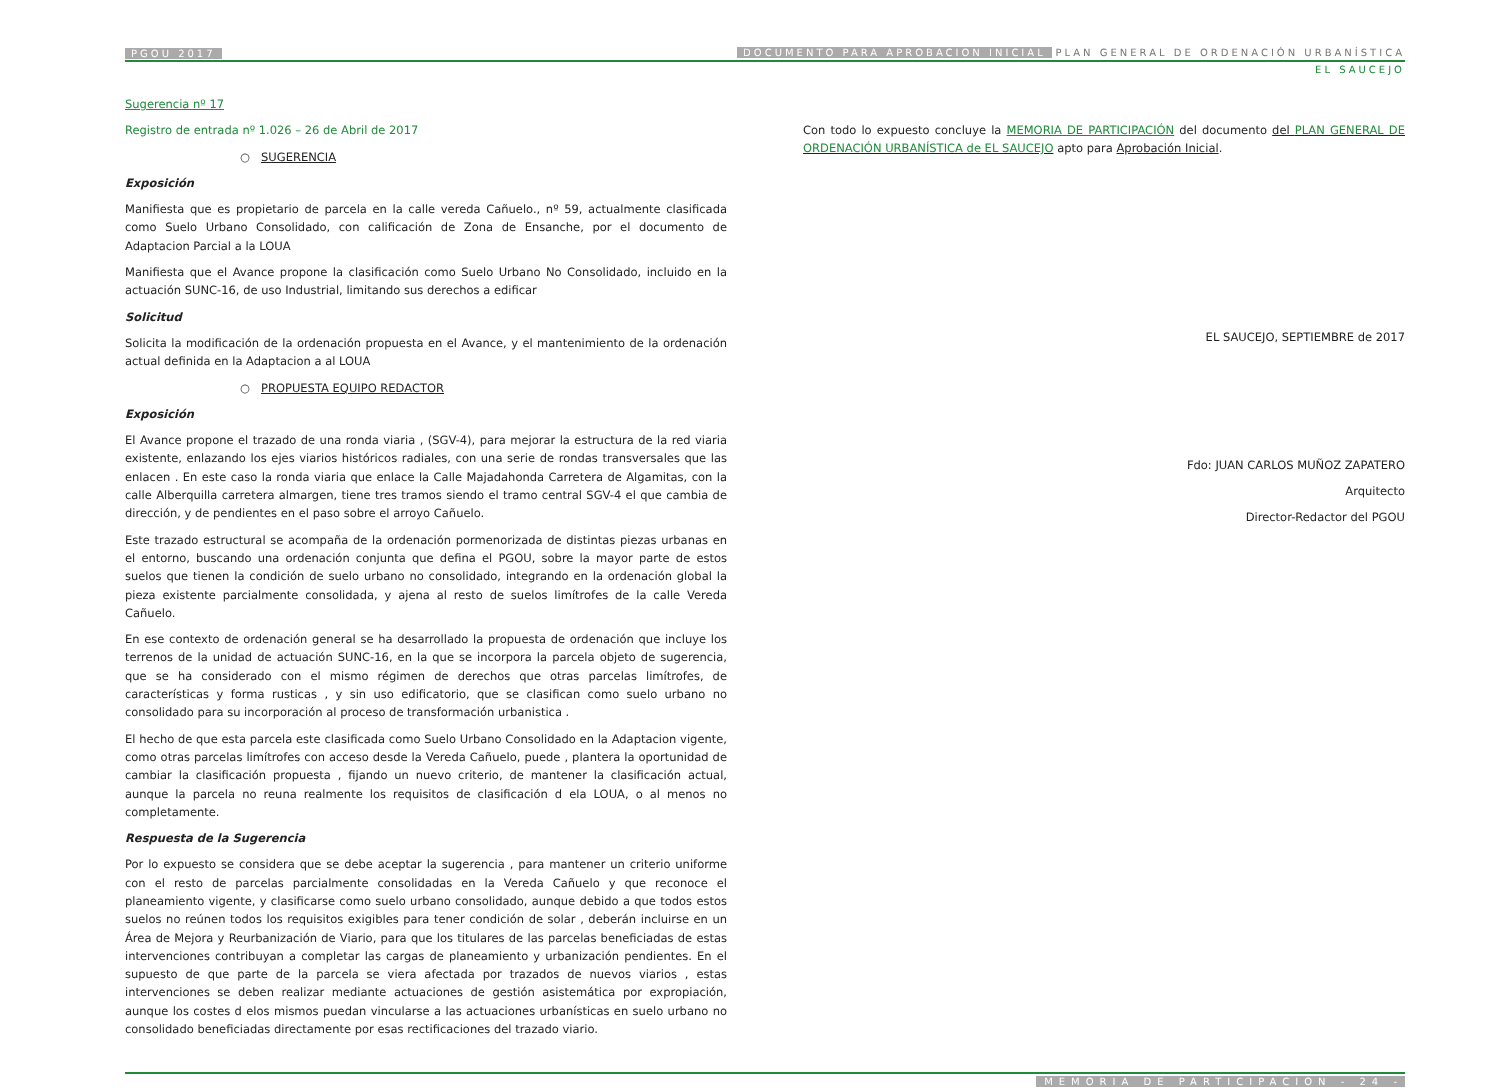PGOU 2017 DOCUMENTO PARA APROBACION INICIAL PLAN GENERAL DE ORDENACIÓN URBANÍSTICA
EL SAUCEJO
Sugerencia nº 17
Registro de entrada nº 1.026 – 26 de Abril de 2017
○ SUGERENCIA
Exposición
Manifiesta que es propietario de parcela en la calle vereda Cañuelo., nº 59, actualmente clasificada como Suelo Urbano Consolidado, con calificación de Zona de Ensanche, por el documento de Adaptacion Parcial a la LOUA
Manifiesta que el Avance propone la clasificación como Suelo Urbano No Consolidado, incluido en la actuación SUNC-16, de uso Industrial, limitando sus derechos a edificar
Solicitud
Solicita la modificación de la ordenación propuesta en el Avance, y el mantenimiento de la ordenación actual definida en la Adaptacion a al LOUA
○ PROPUESTA EQUIPO REDACTOR
Exposición
El Avance propone el trazado de una ronda viaria , (SGV-4), para mejorar la estructura de la red viaria existente, enlazando los ejes viarios históricos radiales, con una serie de rondas transversales que las enlacen . En este caso la ronda viaria que enlace la Calle Majadahonda Carretera de Algamitas, con la calle Alberquilla carretera almargen, tiene tres tramos siendo el tramo central SGV-4 el que cambia de dirección, y de pendientes en el paso sobre el arroyo Cañuelo.
Este trazado estructural se acompaña de la ordenación pormenorizada de distintas piezas urbanas en el entorno, buscando una ordenación conjunta que defina el PGOU, sobre la mayor parte de estos suelos que tienen la condición de suelo urbano no consolidado, integrando en la ordenación global la pieza existente parcialmente consolidada, y ajena al resto de suelos limítrofes de la calle Vereda Cañuelo.
En ese contexto de ordenación general se ha desarrollado la propuesta de ordenación que incluye los terrenos de la unidad de actuación SUNC-16, en la que se incorpora la parcela objeto de sugerencia, que se ha considerado con el mismo régimen de derechos que otras parcelas limítrofes, de características y forma rusticas , y sin uso edificatorio, que se clasifican como suelo urbano no consolidado para su incorporación al proceso de transformación urbanistica .
El hecho de que esta parcela este clasificada como Suelo Urbano Consolidado en la Adaptacion vigente, como otras parcelas limítrofes con acceso desde la Vereda Cañuelo, puede , plantera la oportunidad de cambiar la clasificación propuesta , fijando un nuevo criterio, de mantener la clasificación actual, aunque la parcela no reuna realmente los requisitos de clasificación d ela LOUA, o al menos no completamente.
Respuesta de la Sugerencia
Por lo expuesto se considera que se debe aceptar la sugerencia , para mantener un criterio uniforme con el resto de parcelas parcialmente consolidadas en la Vereda Cañuelo y que reconoce el planeamiento vigente, y clasificarse como suelo urbano consolidado, aunque debido a que todos estos suelos no reúnen todos los requisitos exigibles para tener condición de solar , deberán incluirse en un Área de Mejora y Reurbanización de Viario, para que los titulares de las parcelas beneficiadas de estas intervenciones contribuyan a completar las cargas de planeamiento y urbanización pendientes. En el supuesto de que parte de la parcela se viera afectada por trazados de nuevos viarios , estas intervenciones se deben realizar mediante actuaciones de gestión asistemática por expropiación, aunque los costes d elos mismos puedan vincularse a las actuaciones urbanísticas en suelo urbano no consolidado beneficiadas directamente por esas rectificaciones del trazado viario.
Con todo lo expuesto concluye la MEMORIA DE PARTICIPACIÓN del documento del PLAN GENERAL DE ORDENACIÓN URBANÍSTICA de EL SAUCEJO apto para Aprobación Inicial.
EL SAUCEJO, SEPTIEMBRE de 2017
Fdo: JUAN CARLOS MUÑOZ ZAPATERO
Arquitecto
Director-Redactor del PGOU
MEMORIA DE PARTICIPACION - 24 -